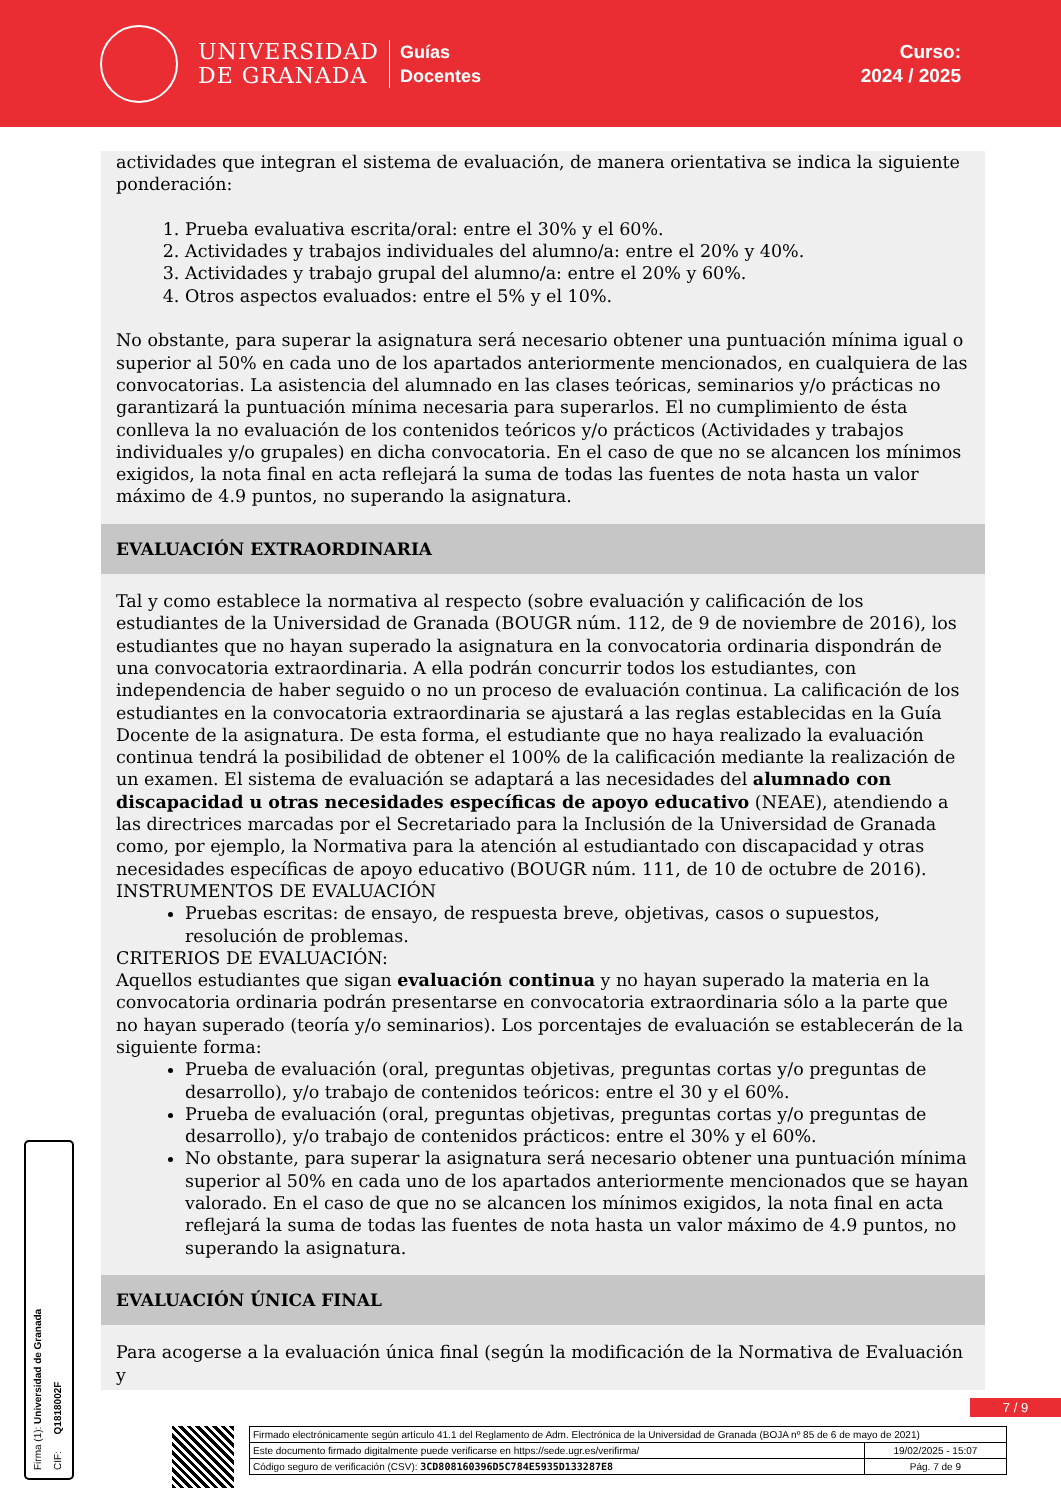UNIVERSIDAD
DE GRANADA
Guías
Docentes
Curso:
2024 / 2025
actividades que integran el sistema de evaluación, de manera orientativa se indica la siguiente ponderación:
1. Prueba evaluativa escrita/oral: entre el 30% y el 60%.
2. Actividades y trabajos individuales del alumno/a: entre el 20% y 40%.
3. Actividades y trabajo grupal del alumno/a: entre el 20% y 60%.
4. Otros aspectos evaluados: entre el 5% y el 10%.
No obstante, para superar la asignatura será necesario obtener una puntuación mínima igual o superior al 50% en cada uno de los apartados anteriormente mencionados, en cualquiera de las convocatorias. La asistencia del alumnado en las clases teóricas, seminarios y/o prácticas no garantizará la puntuación mínima necesaria para superarlos. El no cumplimiento de ésta conlleva la no evaluación de los contenidos teóricos y/o prácticos (Actividades y trabajos individuales y/o grupales) en dicha convocatoria. En el caso de que no se alcancen los mínimos exigidos, la nota final en acta reflejará la suma de todas las fuentes de nota hasta un valor máximo de 4.9 puntos, no superando la asignatura.
EVALUACIÓN EXTRAORDINARIA
Tal y como establece la normativa al respecto (sobre evaluación y calificación de los estudiantes de la Universidad de Granada (BOUGR núm. 112, de 9 de noviembre de 2016), los estudiantes que no hayan superado la asignatura en la convocatoria ordinaria dispondrán de una convocatoria extraordinaria. A ella podrán concurrir todos los estudiantes, con independencia de haber seguido o no un proceso de evaluación continua. La calificación de los estudiantes en la convocatoria extraordinaria se ajustará a las reglas establecidas en la Guía Docente de la asignatura. De esta forma, el estudiante que no haya realizado la evaluación continua tendrá la posibilidad de obtener el 100% de la calificación mediante la realización de un examen. El sistema de evaluación se adaptará a las necesidades del alumnado con discapacidad u otras necesidades específicas de apoyo educativo (NEAE), atendiendo a las directrices marcadas por el Secretariado para la Inclusión de la Universidad de Granada como, por ejemplo, la Normativa para la atención al estudiantado con discapacidad y otras necesidades específicas de apoyo educativo (BOUGR núm. 111, de 10 de octubre de 2016).
INSTRUMENTOS DE EVALUACIÓN
Pruebas escritas: de ensayo, de respuesta breve, objetivas, casos o supuestos, resolución de problemas.
CRITERIOS DE EVALUACIÓN:
Aquellos estudiantes que sigan evaluación continua y no hayan superado la materia en la convocatoria ordinaria podrán presentarse en convocatoria extraordinaria sólo a la parte que no hayan superado (teoría y/o seminarios). Los porcentajes de evaluación se establecerán de la siguiente forma:
Prueba de evaluación (oral, preguntas objetivas, preguntas cortas y/o preguntas de desarrollo), y/o trabajo de contenidos teóricos: entre el 30 y el 60%.
Prueba de evaluación (oral, preguntas objetivas, preguntas cortas y/o preguntas de desarrollo), y/o trabajo de contenidos prácticos: entre el 30% y el 60%.
No obstante, para superar la asignatura será necesario obtener una puntuación mínima superior al 50% en cada uno de los apartados anteriormente mencionados que se hayan valorado. En el caso de que no se alcancen los mínimos exigidos, la nota final en acta reflejará la suma de todas las fuentes de nota hasta un valor máximo de 4.9 puntos, no superando la asignatura.
EVALUACIÓN ÚNICA FINAL
Para acogerse a la evaluación única final (según la modificación de la Normativa de Evaluación y
Firma (1): Universidad de Granada
CIF: Q1818002F
7 / 9
| Firmado electrónicamente según artículo 41.1 del Reglamento de Adm. Electrónica de la Universidad de Granada (BOJA nº 85 de 6 de mayo de 2021) | |
| Este documento firmado digitalmente puede verificarse en https://sede.ugr.es/verifirma/ | 19/02/2025 - 15:07 |
| Código seguro de verificación (CSV): 3CD808160396D5C784E5935D133287E8 | Pág. 7 de 9 |